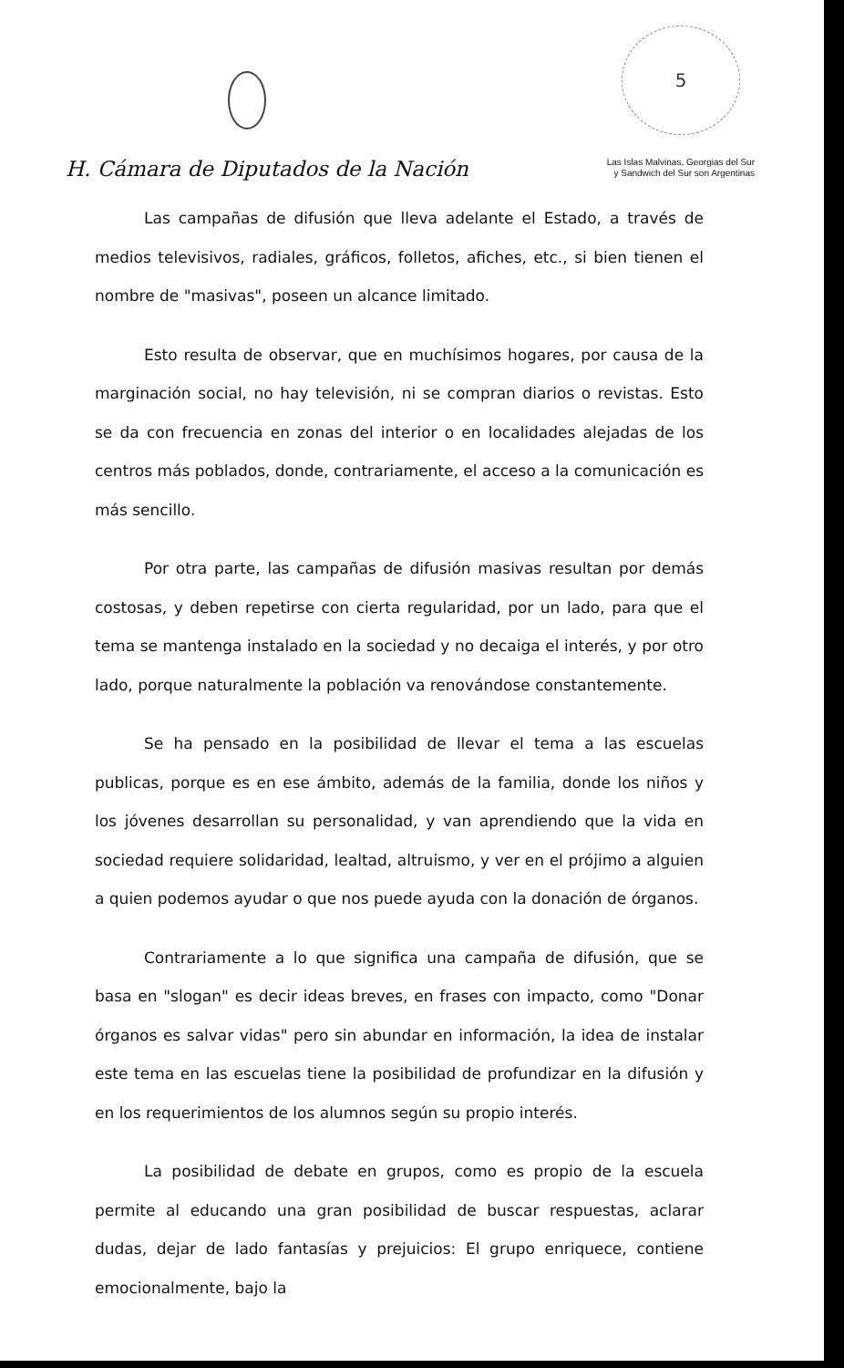5
H. Cámara de Diputados de la Nación
Las Islas Malvinas, Georgias del Sur
y Sandwich del Sur son Argentinas
Las campañas de difusión que lleva adelante el Estado, a través de medios televisivos, radiales, gráficos, folletos, afiches, etc., si bien tienen el nombre de "masivas", poseen un alcance limitado.
Esto resulta de observar, que en muchísimos hogares, por causa de la marginación social, no hay televisión, ni se compran diarios o revistas. Esto se da con frecuencia en zonas del interior o en localidades alejadas de los centros más poblados, donde, contrariamente, el acceso a la comunicación es más sencillo.
Por otra parte, las campañas de difusión masivas resultan por demás costosas, y deben repetirse con cierta regularidad, por un lado, para que el tema se mantenga instalado en la sociedad y no decaiga el interés, y por otro lado, porque naturalmente la población va renovándose constantemente.
Se ha pensado en la posibilidad de llevar el tema a las escuelas publicas, porque es en ese ámbito, además de la familia, donde los niños y los jóvenes desarrollan su personalidad, y van aprendiendo que la vida en sociedad requiere solidaridad, lealtad, altruismo, y ver en el prójimo a alguien a quien podemos ayudar o que nos puede ayuda con la donación de órganos.
Contrariamente a lo que significa una campaña de difusión, que se basa en "slogan" es decir ideas breves, en frases con impacto, como "Donar órganos es salvar vidas" pero sin abundar en información, la idea de instalar este tema en las escuelas tiene la posibilidad de profundizar en la difusión y en los requerimientos de los alumnos según su propio interés.
La posibilidad de debate en grupos, como es propio de la escuela permite al educando una gran posibilidad de buscar respuestas, aclarar dudas, dejar de lado fantasías y prejuicios: El grupo enriquece, contiene emocionalmente, bajo la